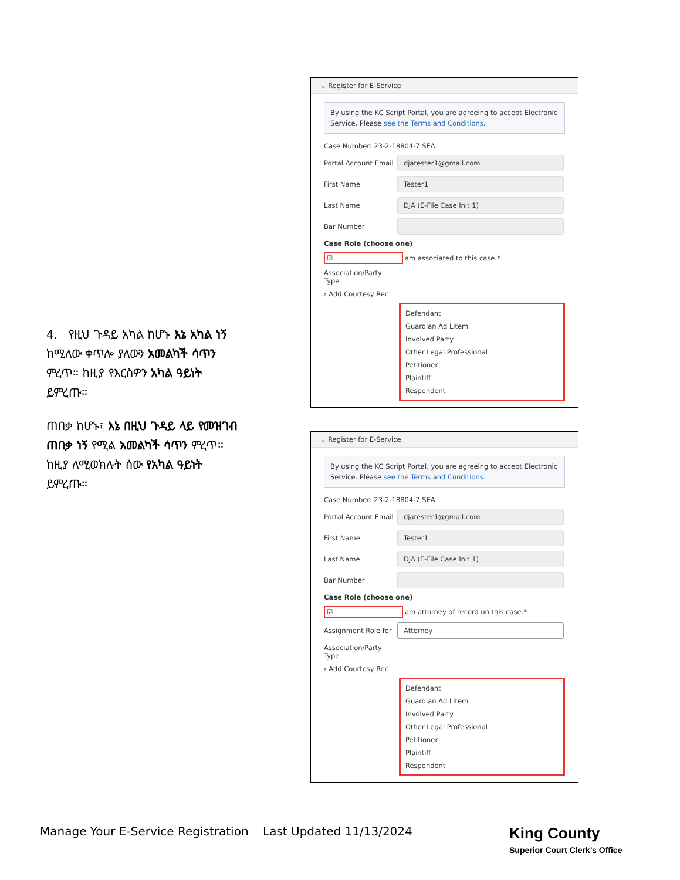| 4. የዚህ ጉዳይ አካል ከሆኑ እኔ አካል ነኝ ከሚለው ቀጥሎ ያለውን አመልካች ሳጥን ምረጥ። ከዚያ የእርስዎን አካል ዓይነት ይምረጡ። ጠበቃ ከሆኑ፣ እኔ በዚህ ጉዳይ ላይ የመዝገብ ጠበቃ ነኝ የሚል አመልካች ሳጥን ምረጥ። ከዚያ ለሚወክሉት ሰው የአካል ዓይነት ይምረጡ። | ⌄ Register for E-Service By using the KC Script Portal, you are agreeing to accept Electronic Service. Please see the Terms and Conditions. Case Number: 23-2-18804-7 SEA Portal Account Email djatester1@gmail.com First Name Tester1 Last Name DJA (E-File Case Init 1) Bar Number Case Role (choose one) ☑ am associated to this case.* Association/Party Type › Add Courtesy Rec Defendant Guardian Ad Litem Involved Party Other Legal Professional Petitioner Plaintiff Respondent ⌄ Register for E-Service By using the KC Script Portal, you are agreeing to accept Electronic Service. Please see the Terms and Conditions. Case Number: 23-2-18804-7 SEA Portal Account Email djatester1@gmail.com First Name Tester1 Last Name DJA (E-File Case Init 1) Bar Number Case Role (choose one) ☑ am attorney of record on this case.* Assignment Role for Attorney Association/Party Type › Add Courtesy Rec Defendant Guardian Ad Litem Involved Party Other Legal Professional Petitioner Plaintiff Respondent |
Manage Your E-Service Registration Last Updated 11/13/2024 King County
Superior Court Clerk’s Office